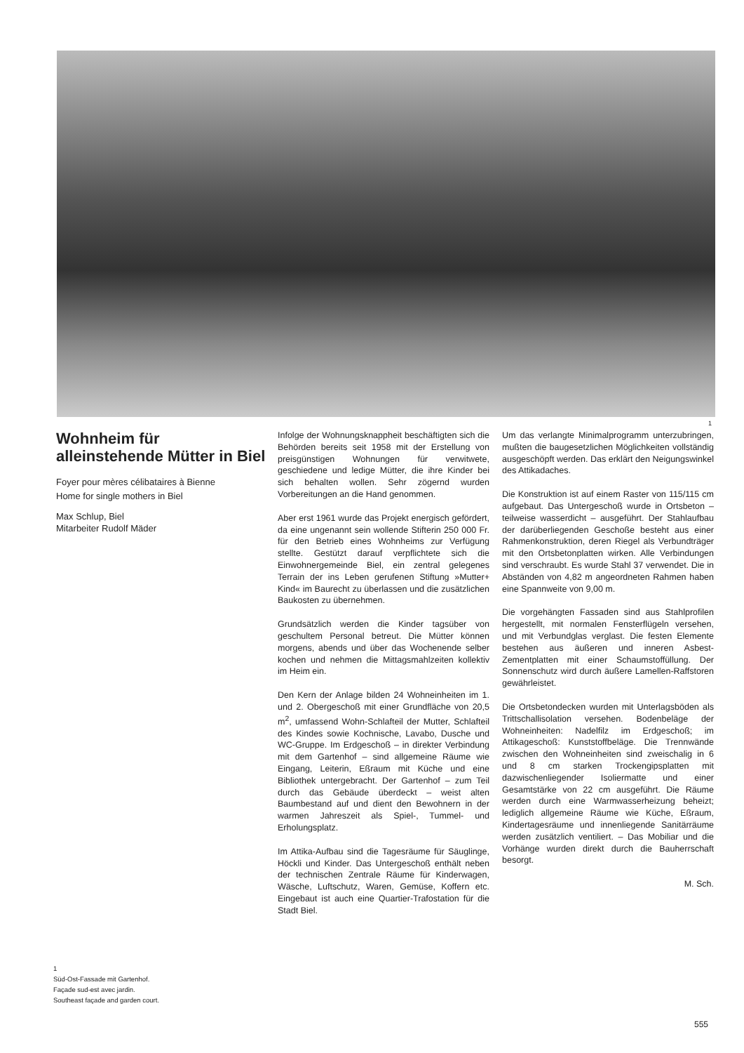1
Wohnheim für alleinstehende Mütter in Biel
Foyer pour mères célibataires à Bienne
Home for single mothers in Biel
Max Schlup, Biel
Mitarbeiter Rudolf Mäder
1
Süd-Ost-Fassade mit Gartenhof.
Façade sud-est avec jardin.
Southeast façade and garden court.
Infolge der Wohnungsknappheit beschäftigten sich die Behörden bereits seit 1958 mit der Erstellung von preisgünstigen Wohnungen für verwitwete, geschiedene und ledige Mütter, die ihre Kinder bei sich behalten wollen. Sehr zögernd wurden Vorbereitungen an die Hand genommen.
Aber erst 1961 wurde das Projekt energisch gefördert, da eine ungenannt sein wollende Stifterin 250 000 Fr. für den Betrieb eines Wohnheims zur Verfügung stellte. Gestützt darauf verpflichtete sich die Einwohnergemeinde Biel, ein zentral gelegenes Terrain der ins Leben gerufenen Stiftung »Mutter+ Kind« im Baurecht zu überlassen und die zusätzlichen Baukosten zu übernehmen.
Grundsätzlich werden die Kinder tagsüber von geschultem Personal betreut. Die Mütter können morgens, abends und über das Wochenende selber kochen und nehmen die Mittagsmahlzeiten kollektiv im Heim ein.
Den Kern der Anlage bilden 24 Wohneinheiten im 1. und 2. Obergeschoß mit einer Grundfläche von 20,5 m<sup>2</sup>, umfassend Wohn-Schlafteil der Mutter, Schlafteil des Kindes sowie Kochnische, Lavabo, Dusche und WC-Gruppe. Im Erdgeschoß – in direkter Verbindung mit dem Gartenhof – sind allgemeine Räume wie Eingang, Leiterin, Eßraum mit Küche und eine Bibliothek untergebracht. Der Gartenhof – zum Teil durch das Gebäude überdeckt – weist alten Baumbestand auf und dient den Bewohnern in der warmen Jahreszeit als Spiel-, Tummel- und Erholungsplatz.
Im Attika-Aufbau sind die Tagesräume für Säuglinge, Höckli und Kinder. Das Untergeschoß enthält neben der technischen Zentrale Räume für Kinderwagen, Wäsche, Luftschutz, Waren, Gemüse, Koffern etc. Eingebaut ist auch eine Quartier-Trafostation für die Stadt Biel.
Um das verlangte Minimalprogramm unterzubringen, mußten die baugesetzlichen Möglichkeiten vollständig ausgeschöpft werden. Das erklärt den Neigungswinkel des Attikadaches.
Die Konstruktion ist auf einem Raster von 115/115 cm aufgebaut. Das Untergeschoß wurde in Ortsbeton – teilweise wasserdicht – ausgeführt. Der Stahlaufbau der darüberliegenden Geschoße besteht aus einer Rahmenkonstruktion, deren Riegel als Verbundträger mit den Ortsbetonplatten wirken. Alle Verbindungen sind verschraubt. Es wurde Stahl 37 verwendet. Die in Abständen von 4,82 m angeordneten Rahmen haben eine Spannweite von 9,00 m.
Die vorgehängten Fassaden sind aus Stahlprofilen hergestellt, mit normalen Fensterflügeln versehen, und mit Verbundglas verglast. Die festen Elemente bestehen aus äußeren und inneren Asbest-Zementplatten mit einer Schaumstoffüllung. Der Sonnenschutz wird durch äußere Lamellen-Raffstoren gewährleistet.
Die Ortsbetondecken wurden mit Unterlagsböden als Trittschallisolation versehen. Bodenbeläge der Wohneinheiten: Nadelfilz im Erdgeschoß; im Attikageschoß: Kunststoffbeläge. Die Trennwände zwischen den Wohneinheiten sind zweischalig in 6 und 8 cm starken Trockengipsplatten mit dazwischenliegender Isoliermatte und einer Gesamtstärke von 22 cm ausgeführt. Die Räume werden durch eine Warmwasserheizung beheizt; lediglich allgemeine Räume wie Küche, Eßraum, Kindertagesräume und innenliegende Sanitärräume werden zusätzlich ventiliert. – Das Mobiliar und die Vorhänge wurden direkt durch die Bauherrschaft besorgt.
M. Sch.
555